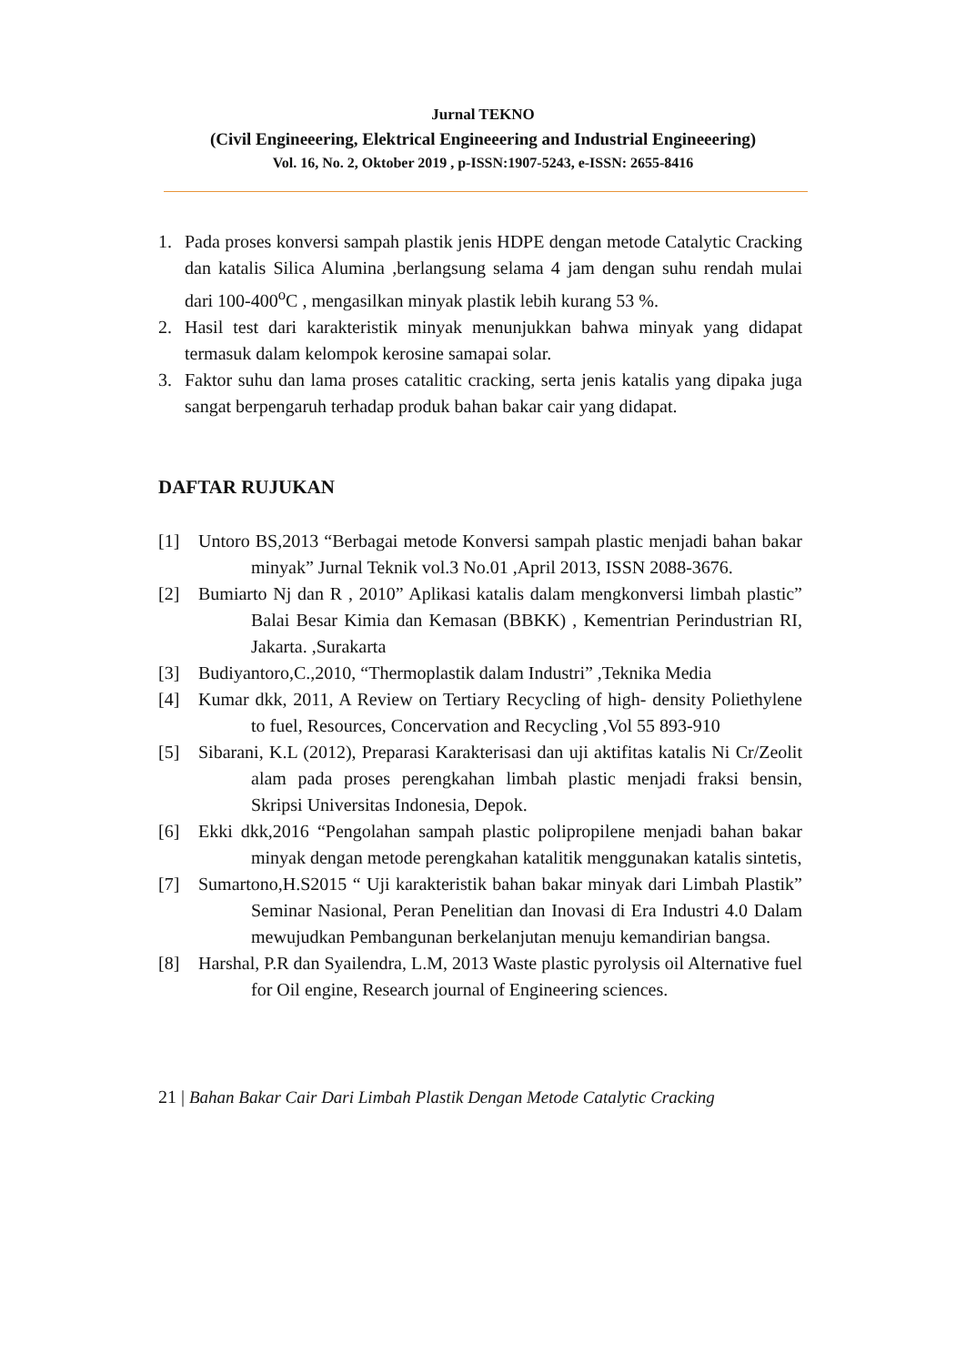Jurnal TEKNO
(Civil Engineeering, Elektrical Engineeering and Industrial Engineeering)
Vol. 16, No. 2, Oktober 2019 , p-ISSN:1907-5243, e-ISSN: 2655-8416
1. Pada proses konversi sampah plastik jenis HDPE dengan metode Catalytic Cracking dan katalis Silica Alumina ,berlangsung selama 4 jam dengan suhu rendah mulai dari 100-400<sup>o</sup>C , mengasilkan minyak plastik lebih kurang 53 %.
2. Hasil test dari karakteristik minyak menunjukkan bahwa minyak yang didapat termasuk dalam kelompok kerosine samapai solar.
3. Faktor suhu dan lama proses catalitic cracking, serta jenis katalis yang dipaka juga sangat berpengaruh terhadap produk bahan bakar cair yang didapat.
DAFTAR RUJUKAN
[1] Untoro BS,2013 “Berbagai metode Konversi sampah plastic menjadi bahan bakar minyak” Jurnal Teknik vol.3 No.01 ,April 2013, ISSN 2088-3676.
[2] Bumiarto Nj dan R , 2010” Aplikasi katalis dalam mengkonversi limbah plastic” Balai Besar Kimia dan Kemasan (BBKK) , Kementrian Perindustrian RI, Jakarta. ,Surakarta
[3] Budiyantoro,C.,2010, “Thermoplastik dalam Industri” ,Teknika Media
[4] Kumar dkk, 2011, A Review on Tertiary Recycling of high- density Poliethylene to fuel, Resources, Concervation and Recycling ,Vol 55 893-910
[5] Sibarani, K.L (2012), Preparasi Karakterisasi dan uji aktifitas katalis Ni Cr/Zeolit alam pada proses perengkahan limbah plastic menjadi fraksi bensin, Skripsi Universitas Indonesia, Depok.
[6] Ekki dkk,2016 “Pengolahan sampah plastic polipropilene menjadi bahan bakar minyak dengan metode perengkahan katalitik menggunakan katalis sintetis,
[7] Sumartono,H.S2015 “ Uji karakteristik bahan bakar minyak dari Limbah Plastik” Seminar Nasional, Peran Penelitian dan Inovasi di Era Industri 4.0 Dalam mewujudkan Pembangunan berkelanjutan menuju kemandirian bangsa.
[8] Harshal, P.R dan Syailendra, L.M, 2013 Waste plastic pyrolysis oil Alternative fuel for Oil engine, Research journal of Engineering sciences.
21 | Bahan Bakar Cair Dari Limbah Plastik Dengan Metode Catalytic Cracking